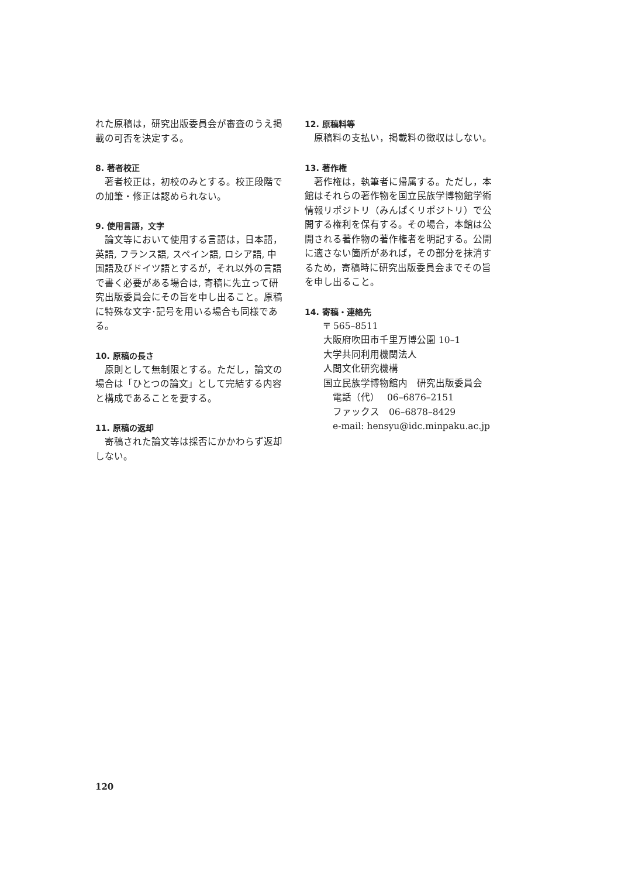れた原稿は，研究出版委員会が審査のうえ掲載の可否を決定する。
8. 著者校正
著者校正は，初校のみとする。校正段階での加筆・修正は認められない。
9. 使用言語，文字
論文等において使用する言語は，日本語，英語, フランス語, スペイン語, ロシア語, 中国語及びドイツ語とするが，それ以外の言語で書く必要がある場合は, 寄稿に先立って研究出版委員会にその旨を申し出ること。原稿に特殊な文字･記号を用いる場合も同様である。
10. 原稿の長さ
原則として無制限とする。ただし，論文の場合は「ひとつの論文」として完結する内容と構成であることを要する。
11. 原稿の返却
寄稿された論文等は採否にかかわらず返却しない。
12. 原稿料等
原稿料の支払い，掲載料の徴収はしない。
13. 著作権
著作権は，執筆者に帰属する。ただし，本館はそれらの著作物を国立民族学博物館学術情報リポジトリ（みんぱくリポジトリ）で公開する権利を保有する。その場合，本館は公開される著作物の著作権者を明記する。公開に適さない箇所があれば，その部分を抹消するため，寄稿時に研究出版委員会までその旨を申し出ること。
14. 寄稿・連絡先
〒 565–8511
大阪府吹田市千里万博公園 10–1
大学共同利用機関法人
人間文化研究機構
国立民族学博物館内　研究出版委員会
電話（代）　 06–6876–2151
ファックス　06–6878–8429
e-mail: hensyu@idc.minpaku.ac.jp
120